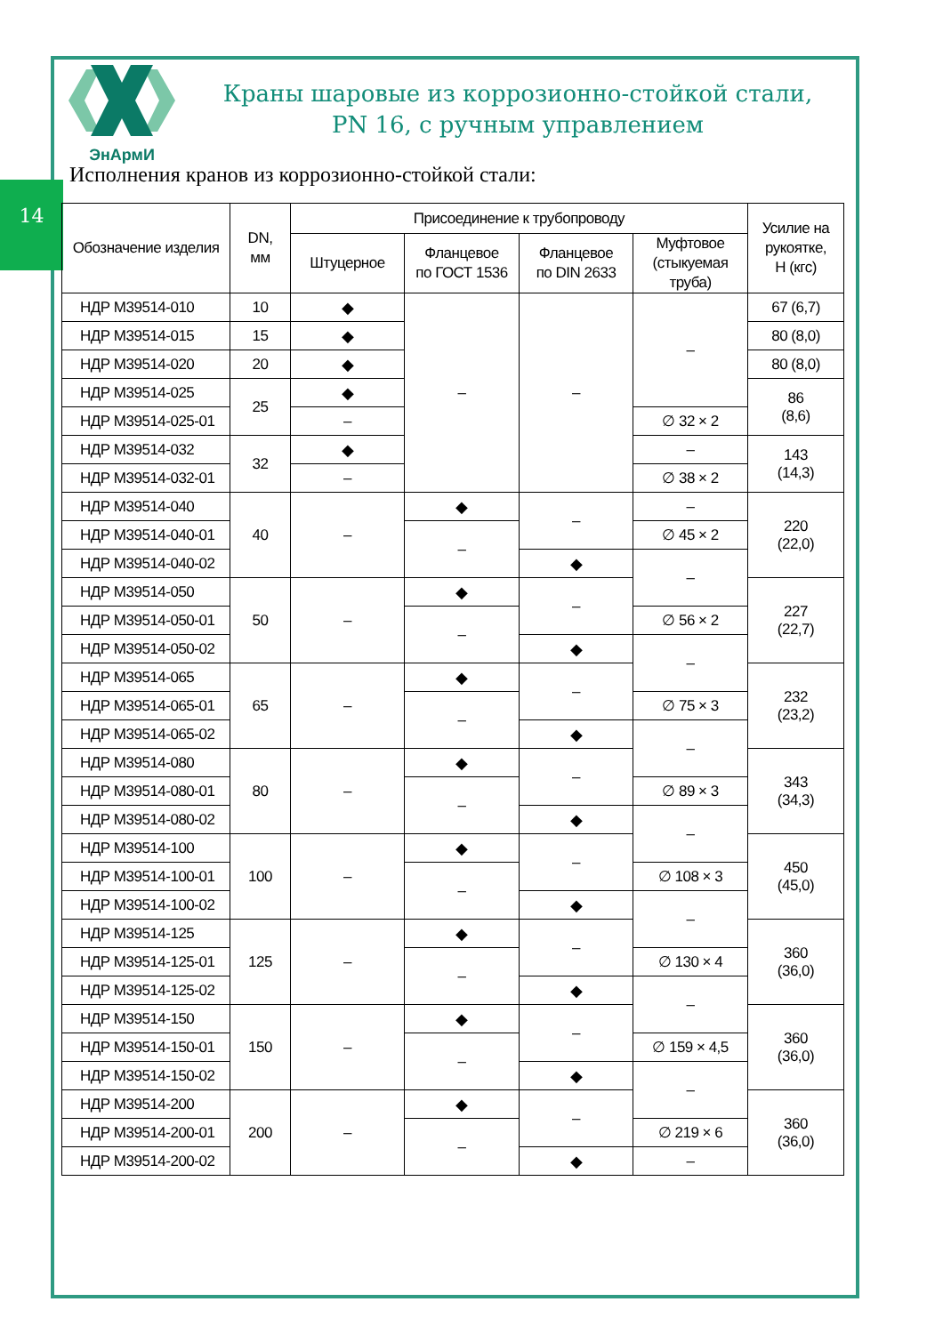14
ЭнАрмИ
Краны шаровые из коррозионно-стойкой стали,
PN 16, с ручным управлением
Исполнения кранов из коррозионно-стойкой стали:
| Обозначение изделия | DN, мм | Присоединение к трубопроводу | | | | Усилие на рукоятке, Н (кгс) |
| --- | --- | --- | --- | --- | --- | --- |
| | | Штуцерное | Фланцевое по ГОСТ 1536 | Фланцевое по DIN 2633 | Муфтовое (стыкуемая труба) | |
| НДР М39514-010 | 10 | ◆ | – | – | – | 67 (6,7) |
| НДР М39514-015 | 15 | ◆ | | | | 80 (8,0) |
| НДР М39514-020 | 20 | ◆ | | | | 80 (8,0) |
| НДР М39514-025 | 25 | ◆ | | | | 86 (8,6) |
| НДР М39514-025-01 | | – | | | ∅ 32 × 2 | |
| НДР М39514-032 | 32 | ◆ | | | – | 143 (14,3) |
| НДР М39514-032-01 | | – | | | ∅ 38 × 2 | |
| НДР М39514-040 | 40 | – | ◆ | – | – | 220 (22,0) |
| НДР М39514-040-01 | | | – | | ∅ 45 × 2 | |
| НДР М39514-040-02 | | | | ◆ | – | |
| НДР М39514-050 | 50 | – | ◆ | – | | 227 (22,7) |
| НДР М39514-050-01 | | | – | | ∅ 56 × 2 | |
| НДР М39514-050-02 | | | | ◆ | – | |
| НДР М39514-065 | 65 | – | ◆ | – | | 232 (23,2) |
| НДР М39514-065-01 | | | – | | ∅ 75 × 3 | |
| НДР М39514-065-02 | | | | ◆ | – | |
| НДР М39514-080 | 80 | – | ◆ | – | | 343 (34,3) |
| НДР М39514-080-01 | | | – | | ∅ 89 × 3 | |
| НДР М39514-080-02 | | | | ◆ | – | |
| НДР М39514-100 | 100 | – | ◆ | – | | 450 (45,0) |
| НДР М39514-100-01 | | | – | | ∅ 108 × 3 | |
| НДР М39514-100-02 | | | | ◆ | – | |
| НДР М39514-125 | 125 | – | ◆ | – | | 360 (36,0) |
| НДР М39514-125-01 | | | – | | ∅ 130 × 4 | |
| НДР М39514-125-02 | | | | ◆ | – | |
| НДР М39514-150 | 150 | – | ◆ | – | | 360 (36,0) |
| НДР М39514-150-01 | | | – | | ∅ 159 × 4,5 | |
| НДР М39514-150-02 | | | | ◆ | – | |
| НДР М39514-200 | 200 | – | ◆ | – | | 360 (36,0) |
| НДР М39514-200-01 | | | – | | ∅ 219 × 6 | |
| НДР М39514-200-02 | | | | ◆ | – | |